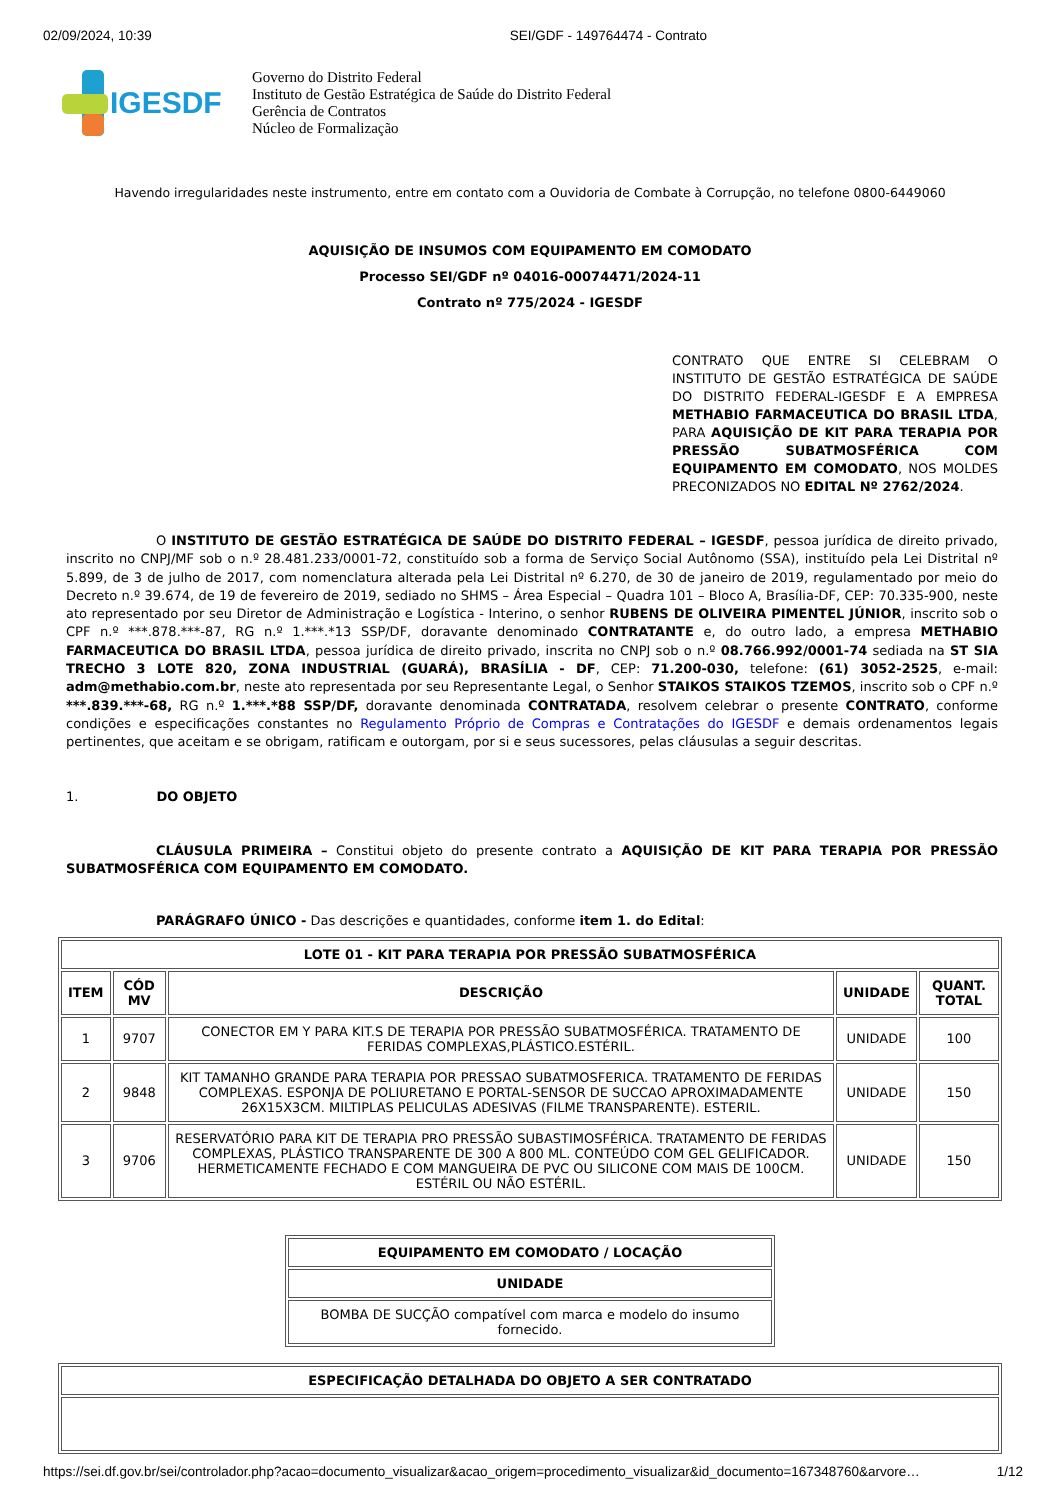02/09/2024, 10:39 SEI/GDF - 149764474 - Contrato
IGESDF
Governo do Distrito Federal
Instituto de Gestão Estratégica de Saúde do Distrito Federal
Gerência de Contratos
Núcleo de Formalização
Havendo irregularidades neste instrumento, entre em contato com a Ouvidoria de Combate à Corrupção, no telefone 0800-6449060
AQUISIÇÃO DE INSUMOS COM EQUIPAMENTO EM COMODATO
Processo SEI/GDF nº 04016-00074471/2024-11
Contrato nº 775/2024 - IGESDF
CONTRATO QUE ENTRE SI CELEBRAM O INSTITUTO DE GESTÃO ESTRATÉGICA DE SAÚDE DO DISTRITO FEDERAL-IGESDF E A EMPRESA METHABIO FARMACEUTICA DO BRASIL LTDA, PARA AQUISIÇÃO DE KIT PARA TERAPIA POR PRESSÃO SUBATMOSFÉRICA COM EQUIPAMENTO EM COMODATO, NOS MOLDES PRECONIZADOS NO EDITAL Nº 2762/2024.
O INSTITUTO DE GESTÃO ESTRATÉGICA DE SAÚDE DO DISTRITO FEDERAL – IGESDF, pessoa jurídica de direito privado, inscrito no CNPJ/MF sob o n.º 28.481.233/0001-72, constituído sob a forma de Serviço Social Autônomo (SSA), instituído pela Lei Distrital nº 5.899, de 3 de julho de 2017, com nomenclatura alterada pela Lei Distrital nº 6.270, de 30 de janeiro de 2019, regulamentado por meio do Decreto n.º 39.674, de 19 de fevereiro de 2019, sediado no SHMS – Área Especial – Quadra 101 – Bloco A, Brasília-DF, CEP: 70.335-900, neste ato representado por seu Diretor de Administração e Logística - Interino, o senhor RUBENS DE OLIVEIRA PIMENTEL JÚNIOR, inscrito sob o CPF n.º ***.878.***-87, RG n.º 1.***.*13 SSP/DF, doravante denominado CONTRATANTE e, do outro lado, a empresa METHABIO FARMACEUTICA DO BRASIL LTDA, pessoa jurídica de direito privado, inscrita no CNPJ sob o n.º 08.766.992/0001-74 sediada na ST SIA TRECHO 3 LOTE 820, ZONA INDUSTRIAL (GUARÁ), BRASÍLIA - DF, CEP: 71.200-030, telefone: (61) 3052-2525, e-mail: adm@methabio.com.br, neste ato representada por seu Representante Legal, o Senhor STAIKOS STAIKOS TZEMOS, inscrito sob o CPF n.º ***.839.***-68, RG n.º 1.***.*88 SSP/DF, doravante denominada CONTRATADA, resolvem celebrar o presente CONTRATO, conforme condições e especificações constantes no Regulamento Próprio de Compras e Contratações do IGESDF e demais ordenamentos legais pertinentes, que aceitam e se obrigam, ratificam e outorgam, por si e seus sucessores, pelas cláusulas a seguir descritas.
1. DO OBJETO
CLÁUSULA PRIMEIRA – Constitui objeto do presente contrato a AQUISIÇÃO DE KIT PARA TERAPIA POR PRESSÃO SUBATMOSFÉRICA COM EQUIPAMENTO EM COMODATO.
PARÁGRAFO ÚNICO - Das descrições e quantidades, conforme item 1. do Edital:
| LOTE 01 - KIT PARA TERAPIA POR PRESSÃO SUBATMOSFÉRICA | | | | |
| --- | --- | --- | --- | --- |
| ITEM | CÓD MV | DESCRIÇÃO | UNIDADE | QUANT. TOTAL |
| 1 | 9707 | CONECTOR EM Y PARA KIT.S DE TERAPIA POR PRESSÃO SUBATMOSFÉRICA. TRATAMENTO DE FERIDAS COMPLEXAS,PLÁSTICO.ESTÉRIL. | UNIDADE | 100 |
| 2 | 9848 | KIT TAMANHO GRANDE PARA TERAPIA POR PRESSAO SUBATMOSFERICA. TRATAMENTO DE FERIDAS COMPLEXAS. ESPONJA DE POLIURETANO E PORTAL-SENSOR DE SUCCAO APROXIMADAMENTE 26X15X3CM. MILTIPLAS PELICULAS ADESIVAS (FILME TRANSPARENTE). ESTERIL. | UNIDADE | 150 |
| 3 | 9706 | RESERVATÓRIO PARA KIT DE TERAPIA PRO PRESSÃO SUBASTIMOSFÉRICA. TRATAMENTO DE FERIDAS COMPLEXAS, PLÁSTICO TRANSPARENTE DE 300 A 800 ML. CONTEÚDO COM GEL GELIFICADOR. HERMETICAMENTE FECHADO E COM MANGUEIRA DE PVC OU SILICONE COM MAIS DE 100CM. ESTÉRIL OU NÃO ESTÉRIL. | UNIDADE | 150 |
| EQUIPAMENTO EM COMODATO / LOCAÇÃO |
| --- |
| UNIDADE |
| BOMBA DE SUCÇÃO compatível com marca e modelo do insumo fornecido. |
| ESPECIFICAÇÃO DETALHADA DO OBJETO A SER CONTRATADO |
| --- |
https://sei.df.gov.br/sei/controlador.php?acao=documento_visualizar&acao_origem=procedimento_visualizar&id_documento=167348760&arvore… 1/12